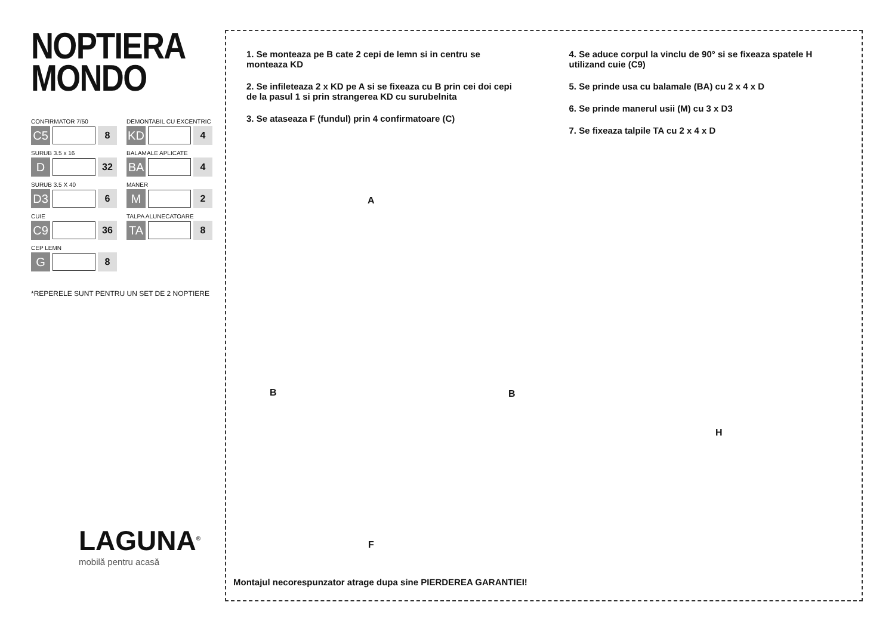NOPTIERA
MONDO
CONFIRMATOR 7/50
C5
8
DEMONTABIL CU EXCENTRIC
KD
4
SURUB 3.5 x 16
D
32
BALAMALE APLICATE
BA
4
SURUB 3.5 X 40
D3
6
MANER
M
2
CUIE
C9
36
TALPA ALUNECATOARE
TA
8
CEP LEMN
G
8
*REPERELE SUNT PENTRU UN SET DE 2 NOPTIERE
LAGUNA<sup>®</sup>
mobilă pentru acasă
1. Se monteaza pe B cate 2 cepi de lemn si in centru se monteaza KD
2. Se infileteaza 2 x KD pe A si se fixeaza cu B prin cei doi cepi de la pasul 1 si prin strangerea KD cu surubelnita
3. Se ataseaza F (fundul) prin 4 confirmatoare (C)
4. Se aduce corpul la vinclu de 90° si se fixeaza spatele H utilizand cuie (C9)
5. Se prinde usa cu balamale (BA) cu 2 x 4 x D
6. Se prinde manerul usii (M) cu 3 x D3
7. Se fixeaza talpile TA cu 2 x 4 x D
A
B B
F
H
Montajul necorespunzator atrage dupa sine PIERDEREA GARANTIEI!